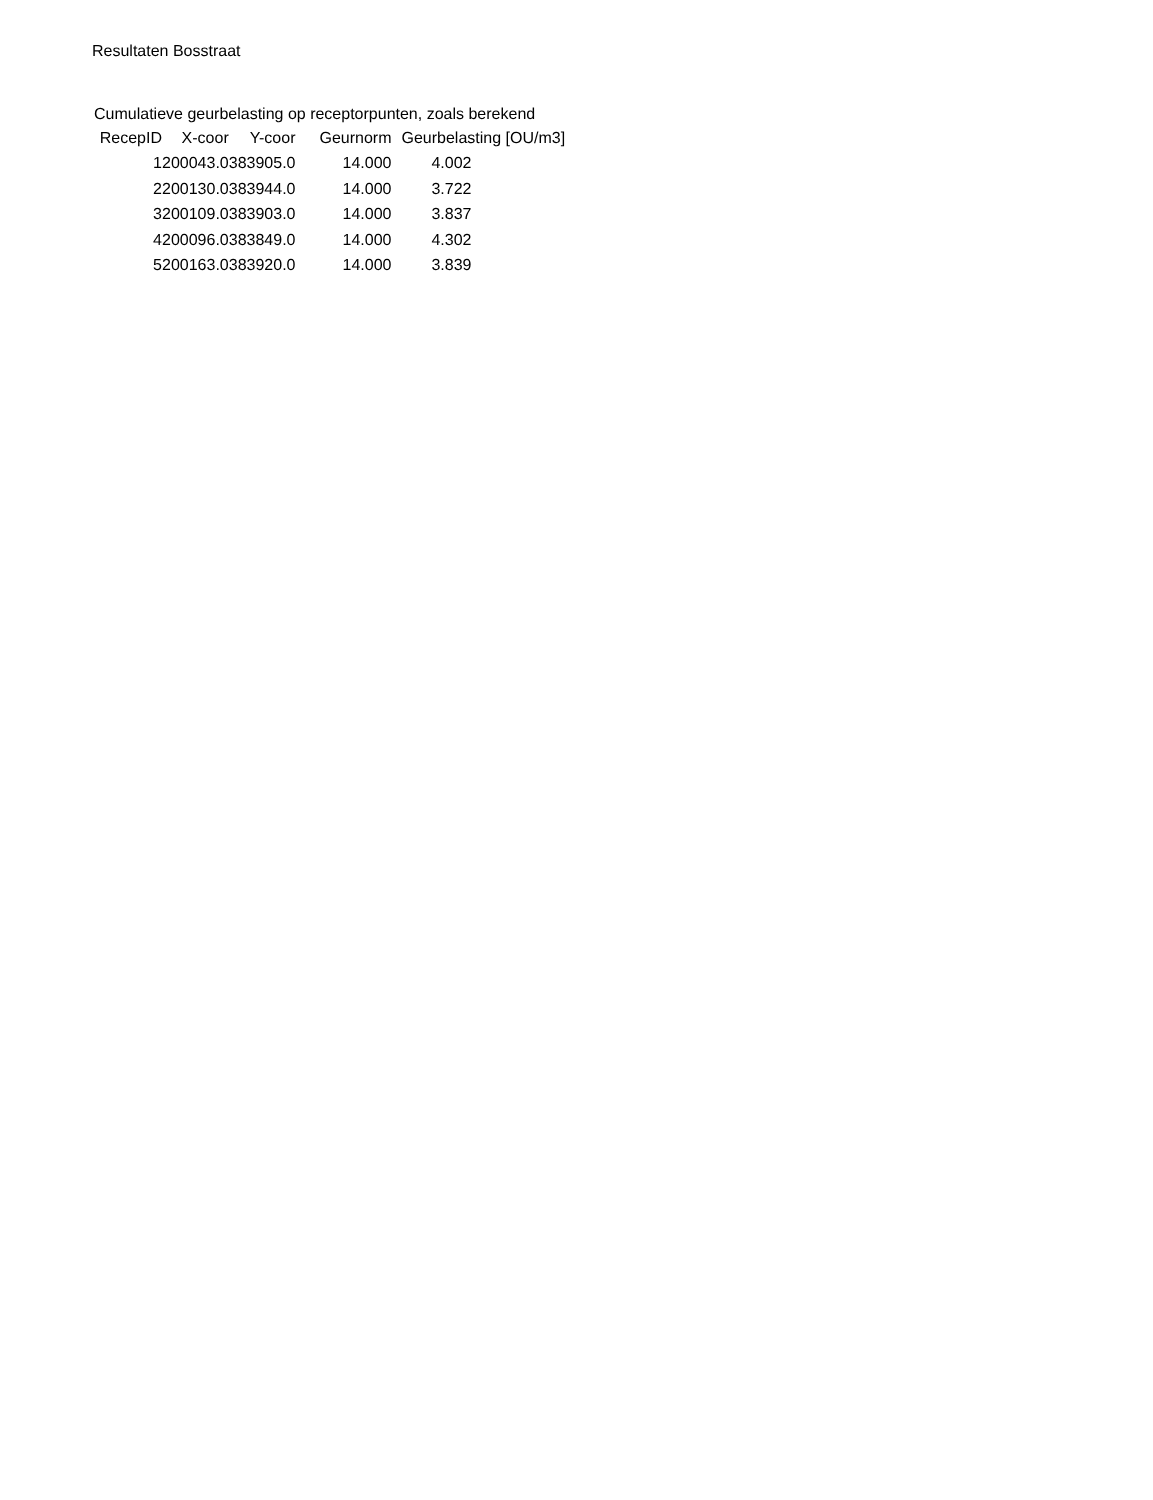Resultaten Bosstraat
Cumulatieve geurbelasting op receptorpunten, zoals berekend
| RecepID | X-coor | Y-coor | Geurnorm | Geurbelasting [OU/m3] |
| --- | --- | --- | --- | --- |
| 1 | 200043.0 | 383905.0 | 14.000 | 4.002 |
| 2 | 200130.0 | 383944.0 | 14.000 | 3.722 |
| 3 | 200109.0 | 383903.0 | 14.000 | 3.837 |
| 4 | 200096.0 | 383849.0 | 14.000 | 4.302 |
| 5 | 200163.0 | 383920.0 | 14.000 | 3.839 |